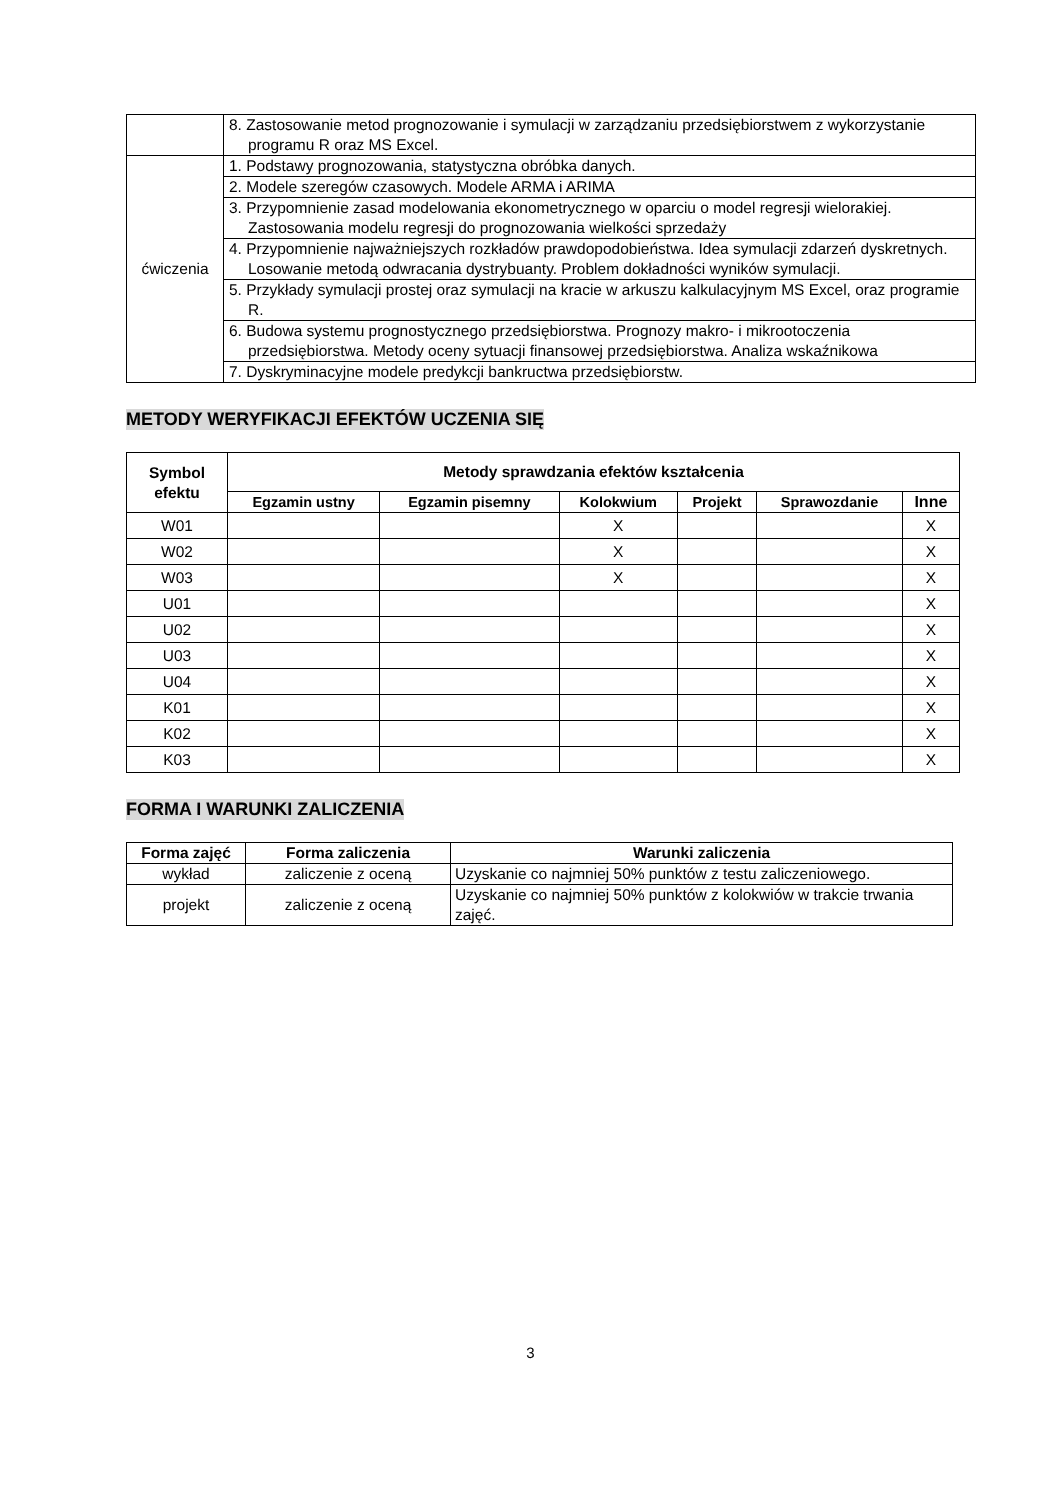| | 8. Zastosowanie metod prognozowanie i symulacji w zarządzaniu przedsiębiorstwem z wykorzystanie programu R oraz MS Excel. |
| ćwiczenia | 1. Podstawy prognozowania, statystyczna obróbka danych. |
| | 2. Modele szeregów czasowych. Modele ARMA i ARIMA |
| | 3. Przypomnienie zasad modelowania ekonometrycznego w oparciu o model regresji wielorakiej. Zastosowania modelu regresji do prognozowania wielkości sprzedaży |
| | 4. Przypomnienie najważniejszych rozkładów prawdopodobieństwa. Idea symulacji zdarzeń dyskretnych. Losowanie metodą odwracania dystrybuanty. Problem dokładności wyników symulacji. |
| | 5. Przykłady symulacji prostej oraz symulacji na kracie w arkuszu kalkulacyjnym MS Excel, oraz programie R. |
| | 6. Budowa systemu prognostycznego przedsiębiorstwa. Prognozy makro- i mikrootoczenia przedsiębiorstwa. Metody oceny sytuacji finansowej przedsiębiorstwa. Analiza wskaźnikowa |
| | 7. Dyskryminacyjne modele predykcji bankructwa przedsiębiorstw. |
METODY WERYFIKACJI EFEKTÓW UCZENIA SIĘ
| Symbol efektu | Metody sprawdzania efektów kształcenia | | | | | |
| --- | --- | --- | --- | --- | --- | --- |
| | Egzamin ustny | Egzamin pisemny | Kolokwium | Projekt | Sprawozdanie | Inne |
| W01 | | | X | | | X |
| W02 | | | X | | | X |
| W03 | | | X | | | X |
| U01 | | | | | | X |
| U02 | | | | | | X |
| U03 | | | | | | X |
| U04 | | | | | | X |
| K01 | | | | | | X |
| K02 | | | | | | X |
| K03 | | | | | | X |
FORMA I WARUNKI ZALICZENIA
| Forma zajęć | Forma zaliczenia | Warunki zaliczenia |
| --- | --- | --- |
| wykład | zaliczenie z oceną | Uzyskanie co najmniej 50% punktów z testu zaliczeniowego. |
| projekt | zaliczenie z oceną | Uzyskanie co najmniej 50% punktów z kolokwiów w trakcie trwania zajęć. |
3